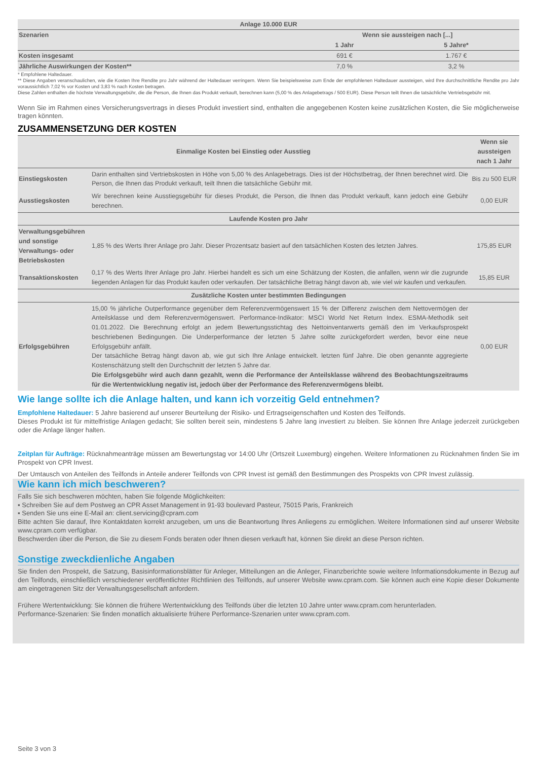| Anlage 10.000 EUR | | |
| --- | --- | --- |
| Szenarien | Wenn sie aussteigen nach [...] | |
| | 1 Jahr | 5 Jahre* |
| Kosten insgesamt | 691 € | 1.767 € |
| Jährliche Auswirkungen der Kosten** | 7,0 % | 3,2 % |
* Empfohlene Haltedauer.
** Diese Angaben veranschaulichen, wie die Kosten Ihre Rendite pro Jahr während der Haltedauer verringern. Wenn Sie beispielsweise zum Ende der empfohlenen Haltedauer aussteigen, wird Ihre durchschnittliche Rendite pro Jahr voraussichtlich 7,02 % vor Kosten und 3,83 % nach Kosten betragen.
Diese Zahlen enthalten die höchste Verwaltungsgebühr, die die Person, die Ihnen das Produkt verkauft, berechnen kann (5,00 % des Anlagebetrags / 500 EUR). Diese Person teilt Ihnen die tatsächliche Vertriebsgebühr mit.
Wenn Sie im Rahmen eines Versicherungsvertrags in dieses Produkt investiert sind, enthalten die angegebenen Kosten keine zusätzlichen Kosten, die Sie möglicherweise tragen könnten.
ZUSAMMENSETZUNG DER KOSTEN
| Einmalige Kosten bei Einstieg oder Ausstieg | | Wenn sie aussteigen nach 1 Jahr |
| --- | --- | --- |
| Einstiegskosten | Darin enthalten sind Vertriebskosten in Höhe von 5,00 % des Anlagebetrags. Dies ist der Höchstbetrag, der Ihnen berechnet wird. Die Person, die Ihnen das Produkt verkauft, teilt Ihnen die tatsächliche Gebühr mit. | Bis zu 500 EUR |
| Ausstiegskosten | Wir berechnen keine Ausstiegsgebühr für dieses Produkt, die Person, die Ihnen das Produkt verkauft, kann jedoch eine Gebühr berechnen. | 0,00 EUR |
| Laufende Kosten pro Jahr | | |
| Verwaltungsgebühren und sonstige Verwaltungs- oder Betriebskosten | 1,85 % des Werts Ihrer Anlage pro Jahr. Dieser Prozentsatz basiert auf den tatsächlichen Kosten des letzten Jahres. | 175,85 EUR |
| Transaktionskosten | 0,17 % des Werts Ihrer Anlage pro Jahr. Hierbei handelt es sich um eine Schätzung der Kosten, die anfallen, wenn wir die zugrunde liegenden Anlagen für das Produkt kaufen oder verkaufen. Der tatsächliche Betrag hängt davon ab, wie viel wir kaufen und verkaufen. | 15,85 EUR |
| Zusätzliche Kosten unter bestimmten Bedingungen | | |
| Erfolgsgebühren | 15,00 % jährliche Outperformance gegenüber dem Referenzvermögenswert 15 % der Differenz zwischen dem Nettovermögen der Anteilsklasse und dem Referenzvermögenswert. Performance-Indikator: MSCI World Net Return Index. ESMA-Methodik seit 01.01.2022. Die Berechnung erfolgt an jedem Bewertungsstichtag des Nettoinventarwerts gemäß den im Verkaufsprospekt beschriebenen Bedingungen. Die Underperformance der letzten 5 Jahre sollte zurückgefordert werden, bevor eine neue Erfolgsgebühr anfällt. Der tatsächliche Betrag hängt davon ab, wie gut sich Ihre Anlage entwickelt. letzten fünf Jahre. Die oben genannte aggregierte Kostenschätzung stellt den Durchschnitt der letzten 5 Jahre dar. Die Erfolgsgebühr wird auch dann gezahlt, wenn die Performance der Anteilsklasse während des Beobachtungszeitraums für die Wertentwicklung negativ ist, jedoch über der Performance des Referenzvermögens bleibt. | 0,00 EUR |
Wie lange sollte ich die Anlage halten, und kann ich vorzeitig Geld entnehmen?
Empfohlene Haltedauer: 5 Jahre basierend auf unserer Beurteilung der Risiko- und Ertragseigenschaften und Kosten des Teilfonds.
Dieses Produkt ist für mittelfristige Anlagen gedacht; Sie sollten bereit sein, mindestens 5 Jahre lang investiert zu bleiben. Sie können Ihre Anlage jederzeit zurückgeben oder die Anlage länger halten.
Zeitplan für Aufträge: Rücknahmeanträge müssen am Bewertungstag vor 14:00 Uhr (Ortszeit Luxemburg) eingehen. Weitere Informationen zu Rücknahmen finden Sie im Prospekt von CPR Invest.
Der Umtausch von Anteilen des Teilfonds in Anteile anderer Teilfonds von CPR Invest ist gemäß den Bestimmungen des Prospekts von CPR Invest zulässig.
Wie kann ich mich beschweren?
Falls Sie sich beschweren möchten, haben Sie folgende Möglichkeiten:
▪ Schreiben Sie auf dem Postweg an CPR Asset Management in 91-93 boulevard Pasteur, 75015 Paris, Frankreich
▪ Senden Sie uns eine E-Mail an: client.servicing@cpram.com
Bitte achten Sie darauf, Ihre Kontaktdaten korrekt anzugeben, um uns die Beantwortung Ihres Anliegens zu ermöglichen. Weitere Informationen sind auf unserer Website www.cpram.com verfügbar.
Beschwerden über die Person, die Sie zu diesem Fonds beraten oder Ihnen diesen verkauft hat, können Sie direkt an diese Person richten.
Sonstige zweckdienliche Angaben
Sie finden den Prospekt, die Satzung, Basisinformationsblätter für Anleger, Mitteilungen an die Anleger, Finanzberichte sowie weitere Informationsdokumente in Bezug auf den Teilfonds, einschließlich verschiedener veröffentlichter Richtlinien des Teilfonds, auf unserer Website www.cpram.com. Sie können auch eine Kopie dieser Dokumente am eingetragenen Sitz der Verwaltungsgesellschaft anfordern.
Frühere Wertentwicklung: Sie können die frühere Wertentwicklung des Teilfonds über die letzten 10 Jahre unter www.cpram.com herunterladen.
Performance-Szenarien: Sie finden monatlich aktualisierte frühere Performance-Szenarien unter www.cpram.com.
Seite 3 von 3